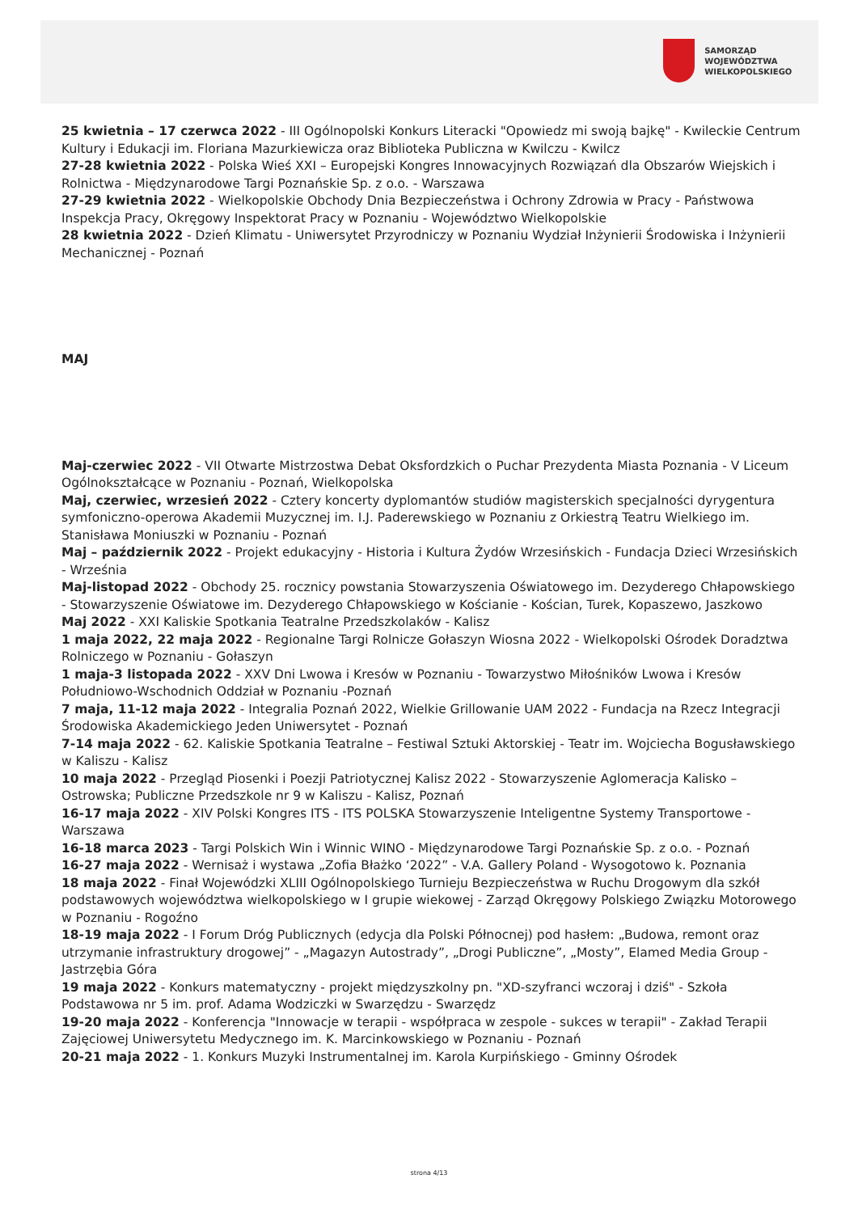SAMORZĄD WOJEWÓDZTWA
WIELKOPOLSKIEGO
25 kwietnia – 17 czerwca 2022 - III Ogólnopolski Konkurs Literacki "Opowiedz mi swoją bajkę" - Kwileckie Centrum Kultury i Edukacji im. Floriana Mazurkiewicza oraz Biblioteka Publiczna w Kwilczu - Kwilcz
27-28 kwietnia 2022 - Polska Wieś XXI – Europejski Kongres Innowacyjnych Rozwiązań dla Obszarów Wiejskich i Rolnictwa - Międzynarodowe Targi Poznańskie Sp. z o.o. - Warszawa
27-29 kwietnia 2022 - Wielkopolskie Obchody Dnia Bezpieczeństwa i Ochrony Zdrowia w Pracy - Państwowa Inspekcja Pracy, Okręgowy Inspektorat Pracy w Poznaniu - Województwo Wielkopolskie
28 kwietnia 2022 - Dzień Klimatu - Uniwersytet Przyrodniczy w Poznaniu Wydział Inżynierii Środowiska i Inżynierii Mechanicznej - Poznań
MAJ
Maj-czerwiec 2022 - VII Otwarte Mistrzostwa Debat Oksfordzkich o Puchar Prezydenta Miasta Poznania - V Liceum Ogólnokształcące w Poznaniu - Poznań, Wielkopolska
Maj, czerwiec, wrzesień 2022 - Cztery koncerty dyplomantów studiów magisterskich specjalności dyrygentura symfoniczno-operowa Akademii Muzycznej im. I.J. Paderewskiego w Poznaniu z Orkiestrą Teatru Wielkiego im. Stanisława Moniuszki w Poznaniu - Poznań
Maj – październik 2022 - Projekt edukacyjny - Historia i Kultura Żydów Wrzesińskich - Fundacja Dzieci Wrzesińskich - Września
Maj-listopad 2022 - Obchody 25. rocznicy powstania Stowarzyszenia Oświatowego im. Dezyderego Chłapowskiego - Stowarzyszenie Oświatowe im. Dezyderego Chłapowskiego w Kościanie - Kościan, Turek, Kopaszewo, Jaszkowo
Maj 2022 - XXI Kaliskie Spotkania Teatralne Przedszkolaków - Kalisz
1 maja 2022, 22 maja 2022 - Regionalne Targi Rolnicze Gołaszyn Wiosna 2022 - Wielkopolski Ośrodek Doradztwa Rolniczego w Poznaniu - Gołaszyn
1 maja-3 listopada 2022 - XXV Dni Lwowa i Kresów w Poznaniu - Towarzystwo Miłośników Lwowa i Kresów Południowo-Wschodnich Oddział w Poznaniu -Poznań
7 maja, 11-12 maja 2022 - Integralia Poznań 2022, Wielkie Grillowanie UAM 2022 - Fundacja na Rzecz Integracji Środowiska Akademickiego Jeden Uniwersytet - Poznań
7-14 maja 2022 - 62. Kaliskie Spotkania Teatralne – Festiwal Sztuki Aktorskiej - Teatr im. Wojciecha Bogusławskiego w Kaliszu - Kalisz
10 maja 2022 - Przegląd Piosenki i Poezji Patriotycznej Kalisz 2022 - Stowarzyszenie Aglomeracja Kalisko – Ostrowska; Publiczne Przedszkole nr 9 w Kaliszu - Kalisz, Poznań
16-17 maja 2022 - XIV Polski Kongres ITS - ITS POLSKA Stowarzyszenie Inteligentne Systemy Transportowe - Warszawa
16-18 marca 2023 - Targi Polskich Win i Winnic WINO - Międzynarodowe Targi Poznańskie Sp. z o.o. - Poznań
16-27 maja 2022 - Wernisaż i wystawa „Zofia Błażko ‘2022” - V.A. Gallery Poland - Wysogotowo k. Poznania
18 maja 2022 - Finał Wojewódzki XLIII Ogólnopolskiego Turnieju Bezpieczeństwa w Ruchu Drogowym dla szkół podstawowych województwa wielkopolskiego w I grupie wiekowej - Zarząd Okręgowy Polskiego Związku Motorowego w Poznaniu - Rogoźno
18-19 maja 2022 - I Forum Dróg Publicznych (edycja dla Polski Północnej) pod hasłem: „Budowa, remont oraz utrzymanie infrastruktury drogowej” - „Magazyn Autostrady”, „Drogi Publiczne”, „Mosty”, Elamed Media Group - Jastrzębia Góra
19 maja 2022 - Konkurs matematyczny - projekt międzyszkolny pn. "XD-szyfranci wczoraj i dziś" - Szkoła Podstawowa nr 5 im. prof. Adama Wodziczki w Swarzędzu - Swarzędz
19-20 maja 2022 - Konferencja "Innowacje w terapii - współpraca w zespole - sukces w terapii" - Zakład Terapii Zajęciowej Uniwersytetu Medycznego im. K. Marcinkowskiego w Poznaniu - Poznań
20-21 maja 2022 - 1. Konkurs Muzyki Instrumentalnej im. Karola Kurpińskiego - Gminny Ośrodek
strona 4/13